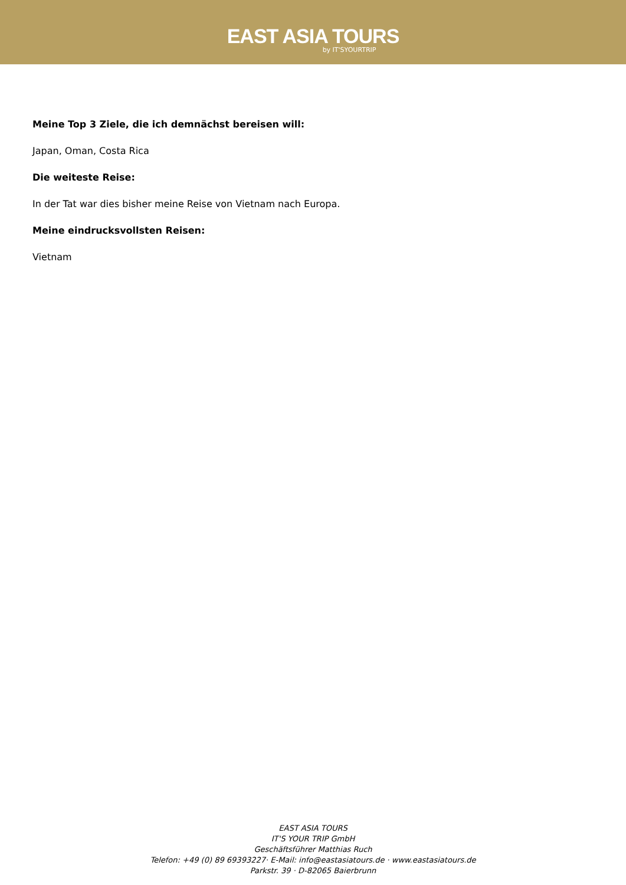EAST ASIA TOURS
by IT'SYOURTRIP
Meine Top 3 Ziele, die ich demnächst bereisen will:
Japan, Oman, Costa Rica
Die weiteste Reise:
In der Tat war dies bisher meine Reise von Vietnam nach Europa.
Meine eindrucksvollsten Reisen:
Vietnam
EAST ASIA TOURS
IT'S YOUR TRIP GmbH
Geschäftsführer Matthias Ruch
Telefon: +49 (0) 89 69393227· E-Mail: info@eastasiatours.de · www.eastasiatours.de
Parkstr. 39 · D-82065 Baierbrunn